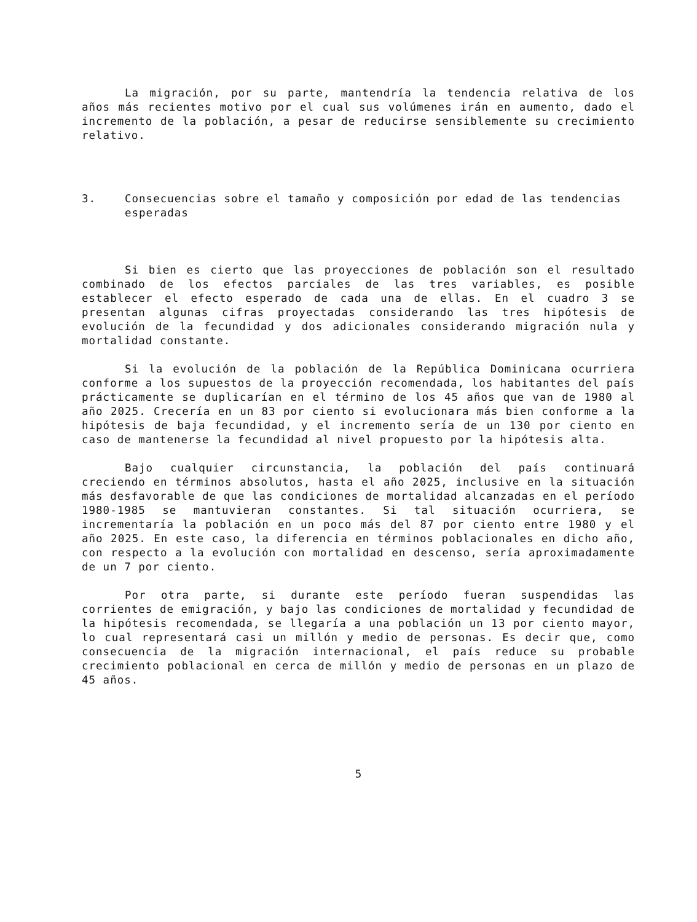La migración, por su parte, mantendría la tendencia relativa de los años más recientes motivo por el cual sus volúmenes irán en aumento, dado el incremento de la población, a pesar de reducirse sensiblemente su crecimiento relativo.
3. Consecuencias sobre el tamaño y composición por edad de las tendencias esperadas
Si bien es cierto que las proyecciones de población son el resultado combinado de los efectos parciales de las tres variables, es posible establecer el efecto esperado de cada una de ellas. En el cuadro 3 se presentan algunas cifras proyectadas considerando las tres hipótesis de evolución de la fecundidad y dos adicionales considerando migración nula y mortalidad constante.
Si la evolución de la población de la República Dominicana ocurriera conforme a los supuestos de la proyección recomendada, los habitantes del país prácticamente se duplicarían en el término de los 45 años que van de 1980 al año 2025. Crecería en un 83 por ciento si evolucionara más bien conforme a la hipótesis de baja fecundidad, y el incremento sería de un 130 por ciento en caso de mantenerse la fecundidad al nivel propuesto por la hipótesis alta.
Bajo cualquier circunstancia, la población del país continuará creciendo en términos absolutos, hasta el año 2025, inclusive en la situación más desfavorable de que las condiciones de mortalidad alcanzadas en el período 1980-1985 se mantuvieran constantes. Si tal situación ocurriera, se incrementaría la población en un poco más del 87 por ciento entre 1980 y el año 2025. En este caso, la diferencia en términos poblacionales en dicho año, con respecto a la evolución con mortalidad en descenso, sería aproximadamente de un 7 por ciento.
Por otra parte, si durante este período fueran suspendidas las corrientes de emigración, y bajo las condiciones de mortalidad y fecundidad de la hipótesis recomendada, se llegaría a una población un 13 por ciento mayor, lo cual representará casi un millón y medio de personas. Es decir que, como consecuencia de la migración internacional, el país reduce su probable crecimiento poblacional en cerca de millón y medio de personas en un plazo de 45 años.
5